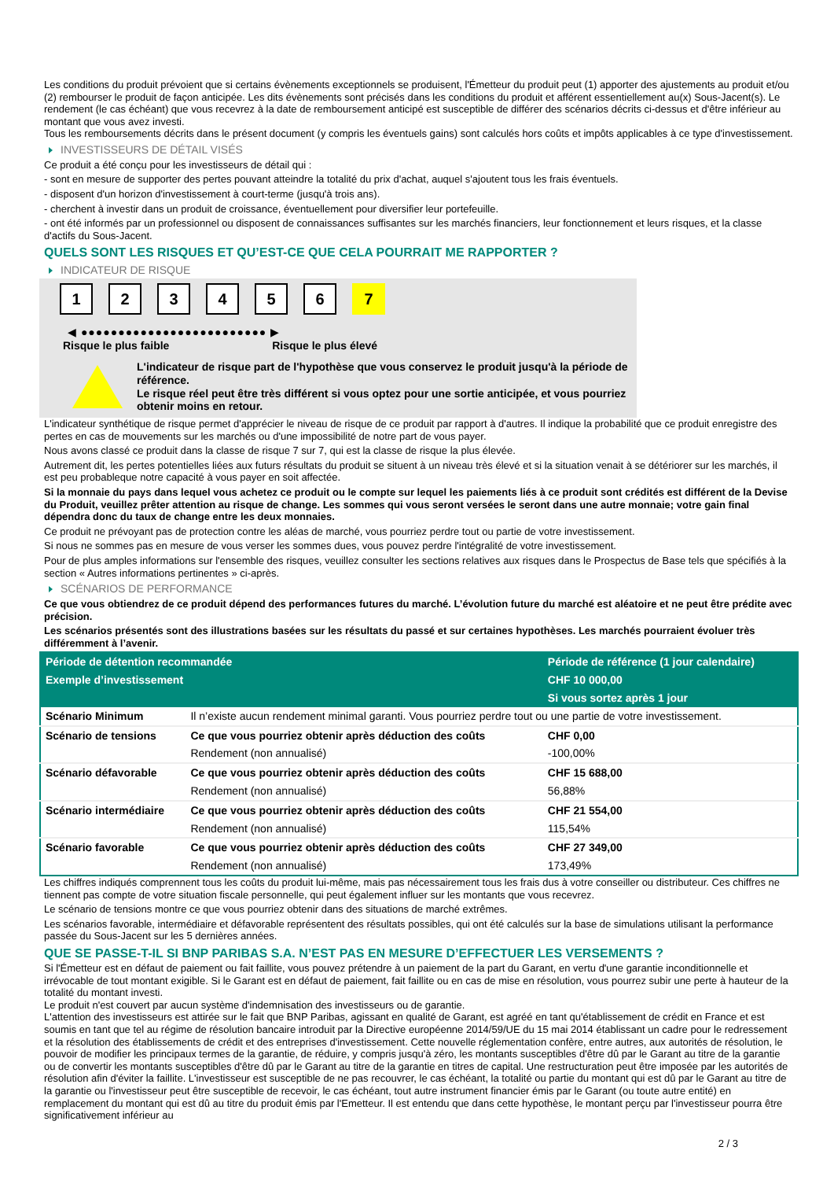Les conditions du produit prévoient que si certains évènements exceptionnels se produisent, l'Émetteur du produit peut (1) apporter des ajustements au produit et/ou (2) rembourser le produit de façon anticipée. Les dits évènements sont précisés dans les conditions du produit et afférent essentiellement au(x) Sous-Jacent(s). Le rendement (le cas échéant) que vous recevrez à la date de remboursement anticipé est susceptible de différer des scénarios décrits ci-dessus et d'être inférieur au montant que vous avez investi.
Tous les remboursements décrits dans le présent document (y compris les éventuels gains) sont calculés hors coûts et impôts applicables à ce type d'investissement.
INVESTISSEURS DE DÉTAIL VISÉS
Ce produit a été conçu pour les investisseurs de détail qui :
- sont en mesure de supporter des pertes pouvant atteindre la totalité du prix d'achat, auquel s'ajoutent tous les frais éventuels.
- disposent d'un horizon d'investissement à court-terme (jusqu'à trois ans).
- cherchent à investir dans un produit de croissance, éventuellement pour diversifier leur portefeuille.
- ont été informés par un professionnel ou disposent de connaissances suffisantes sur les marchés financiers, leur fonctionnement et leurs risques, et la classe d'actifs du Sous-Jacent.
QUELS SONT LES RISQUES ET QU’EST-CE QUE CELA POURRAIT ME RAPPORTER ?
INDICATEUR DE RISQUE
123456 7
◀ ●●●●●●●●●●●●●●●●●●●●●●●●● ▶
Risque le plus faible Risque le plus élevé
L'indicateur de risque part de l'hypothèse que vous conservez le produit jusqu'à la période de référence.
Le risque réel peut être très différent si vous optez pour une sortie anticipée, et vous pourriez obtenir moins en retour.
L'indicateur synthétique de risque permet d'apprécier le niveau de risque de ce produit par rapport à d'autres. Il indique la probabilité que ce produit enregistre des pertes en cas de mouvements sur les marchés ou d'une impossibilité de notre part de vous payer.
Nous avons classé ce produit dans la classe de risque 7 sur 7, qui est la classe de risque la plus élevée.
Autrement dit, les pertes potentielles liées aux futurs résultats du produit se situent à un niveau très élevé et si la situation venait à se détériorer sur les marchés, il est peu probableque notre capacité à vous payer en soit affectée.
Si la monnaie du pays dans lequel vous achetez ce produit ou le compte sur lequel les paiements liés à ce produit sont crédités est différent de la Devise du Produit, veuillez prêter attention au risque de change. Les sommes qui vous seront versées le seront dans une autre monnaie; votre gain final dépendra donc du taux de change entre les deux monnaies.
Ce produit ne prévoyant pas de protection contre les aléas de marché, vous pourriez perdre tout ou partie de votre investissement.
Si nous ne sommes pas en mesure de vous verser les sommes dues, vous pouvez perdre l'intégralité de votre investissement.
Pour de plus amples informations sur l'ensemble des risques, veuillez consulter les sections relatives aux risques dans le Prospectus de Base tels que spécifiés à la section « Autres informations pertinentes » ci-après.
SCÉNARIOS DE PERFORMANCE
Ce que vous obtiendrez de ce produit dépend des performances futures du marché. L’évolution future du marché est aléatoire et ne peut être prédite avec précision.
Les scénarios présentés sont des illustrations basées sur les résultats du passé et sur certaines hypothèses. Les marchés pourraient évoluer très différemment à l’avenir.
| Période de détention recommandée | | Période de référence (1 jour calendaire) |
| --- | --- | --- |
| Exemple d’investissement | | CHF 10 000,00 |
| | | Si vous sortez après 1 jour |
| Scénario Minimum | Il n’existe aucun rendement minimal garanti. Vous pourriez perdre tout ou une partie de votre investissement. | |
| Scénario de tensions | Ce que vous pourriez obtenir après déduction des coûts | CHF 0,00 |
| | Rendement (non annualisé) | -100,00% |
| Scénario défavorable | Ce que vous pourriez obtenir après déduction des coûts | CHF 15 688,00 |
| | Rendement (non annualisé) | 56,88% |
| Scénario intermédiaire | Ce que vous pourriez obtenir après déduction des coûts | CHF 21 554,00 |
| | Rendement (non annualisé) | 115,54% |
| Scénario favorable | Ce que vous pourriez obtenir après déduction des coûts | CHF 27 349,00 |
| | Rendement (non annualisé) | 173,49% |
Les chiffres indiqués comprennent tous les coûts du produit lui-même, mais pas nécessairement tous les frais dus à votre conseiller ou distributeur. Ces chiffres ne tiennent pas compte de votre situation fiscale personnelle, qui peut également influer sur les montants que vous recevrez.
Le scénario de tensions montre ce que vous pourriez obtenir dans des situations de marché extrêmes.
Les scénarios favorable, intermédiaire et défavorable représentent des résultats possibles, qui ont été calculés sur la base de simulations utilisant la performance passée du Sous-Jacent sur les 5 dernières années.
QUE SE PASSE-T-IL SI BNP PARIBAS S.A. N’EST PAS EN MESURE D’EFFECTUER LES VERSEMENTS ?
Si l'Émetteur est en défaut de paiement ou fait faillite, vous pouvez prétendre à un paiement de la part du Garant, en vertu d'une garantie inconditionnelle et irrévocable de tout montant exigible. Si le Garant est en défaut de paiement, fait faillite ou en cas de mise en résolution, vous pourrez subir une perte à hauteur de la totalité du montant investi.
Le produit n'est couvert par aucun système d'indemnisation des investisseurs ou de garantie.
L'attention des investisseurs est attirée sur le fait que BNP Paribas, agissant en qualité de Garant, est agréé en tant qu'établissement de crédit en France et est soumis en tant que tel au régime de résolution bancaire introduit par la Directive européenne 2014/59/UE du 15 mai 2014 établissant un cadre pour le redressement et la résolution des établissements de crédit et des entreprises d'investissement. Cette nouvelle réglementation confère, entre autres, aux autorités de résolution, le pouvoir de modifier les principaux termes de la garantie, de réduire, y compris jusqu'à zéro, les montants susceptibles d'être dû par le Garant au titre de la garantie ou de convertir les montants susceptibles d'être dû par le Garant au titre de la garantie en titres de capital. Une restructuration peut être imposée par les autorités de résolution afin d'éviter la faillite. L'investisseur est susceptible de ne pas recouvrer, le cas échéant, la totalité ou partie du montant qui est dû par le Garant au titre de la garantie ou l'investisseur peut être susceptible de recevoir, le cas échéant, tout autre instrument financier émis par le Garant (ou toute autre entité) en remplacement du montant qui est dû au titre du produit émis par l'Emetteur. Il est entendu que dans cette hypothèse, le montant perçu par l'investisseur pourra être significativement inférieur au
2 / 3